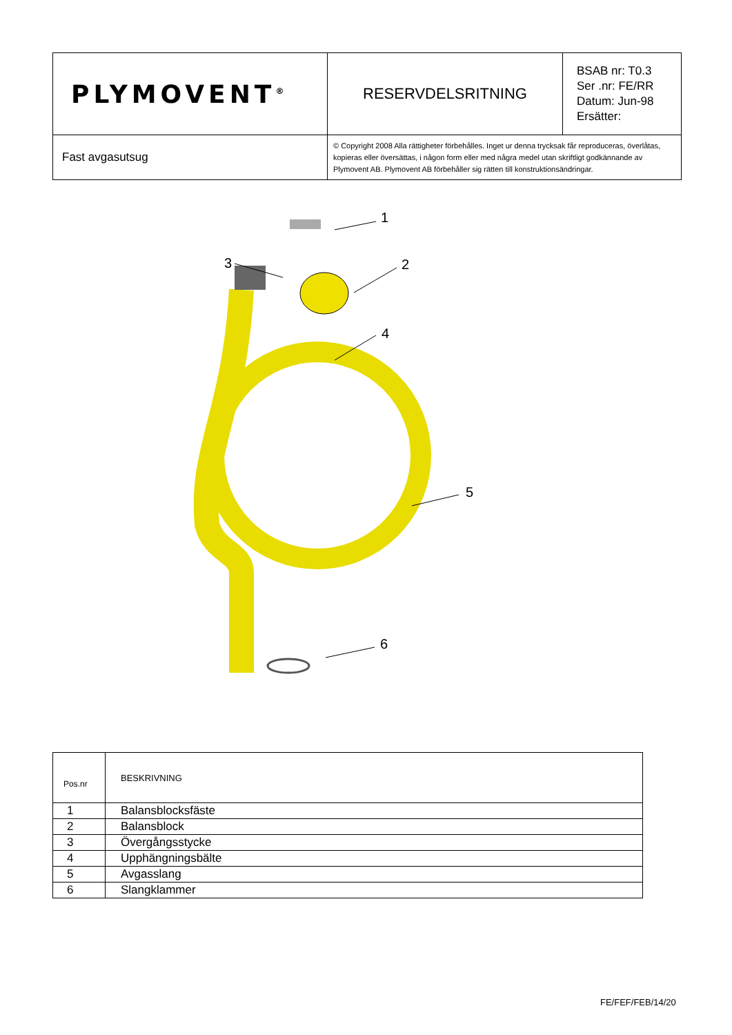| PLYMOVENT<sup>®</sup> | RESERVDELSRITNING | BSAB nr: T0.3 Ser .nr: FE/RR Datum: Jun-98 Ersätter: |
| Fast avgasutsug | © Copyright 2008 Alla rättigheter förbehålles. Inget ur denna trycksak får reproduceras, överlåtas, kopieras eller översättas, i någon form eller med några medel utan skriftligt godkännande av Plymovent AB. Plymovent AB förbehåller sig rätten till konstruktionsändringar. | |
1
2
3
4
5
6
| Pos.nr | BESKRIVNING |
| --- | --- |
| 1 | Balansblocksfäste |
| 2 | Balansblock |
| 3 | Övergångsstycke |
| 4 | Upphängningsbälte |
| 5 | Avgasslang |
| 6 | Slangklammer |
FE/FEF/FEB/14/20